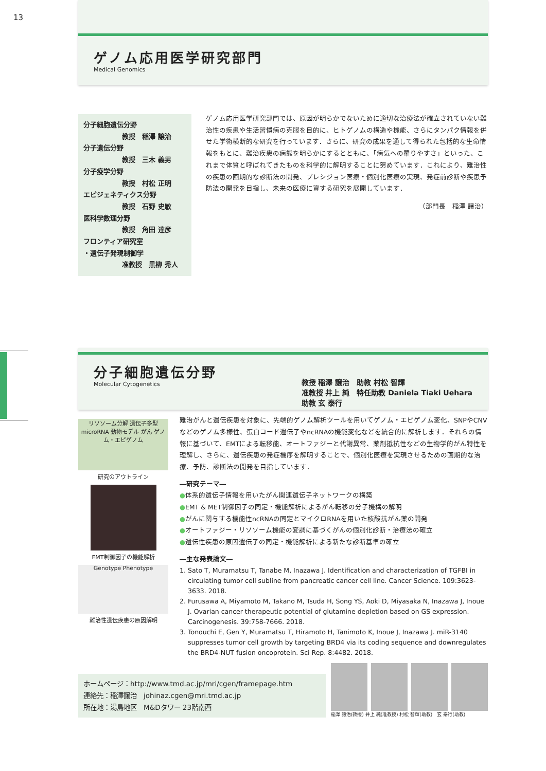13
ゲノム応用医学研究部門
Medical Genomics
分子細胞遺伝分野
教授　稲澤 譲治
分子遺伝分野
教授　三木 義男
分子疫学分野
教授　村松 正明
エピジェネティクス分野
教授　石野 史敏
医科学数理分野
教授　角田 達彦
フロンティア研究室
・遺伝子発現制御学
准教授　黒柳 秀人
ゲノム応用医学研究部門では、原因が明らかでないために適切な治療法が確立されていない難治性の疾患や生活習慣病の克服を目的に、ヒトゲノムの構造や機能、さらにタンパク情報を併せた学術横断的な研究を行っています．さらに、研究の成果を通して得られた包括的な生命情報をもとに、難治疾患の病態を明らかにするとともに、「病気への罹りやすさ」といった、これまで体質と呼ばれてきたものを科学的に解明することに努めています．これにより、難治性の疾患の画期的な診断法の開発、プレシジョン医療・個別化医療の実現、発症前診断や疾患予防法の開発を目指し、未来の医療に資する研究を展開しています．
（部門長　稲澤 譲治）
分子細胞遺伝分野
Molecular Cytogenetics
教授 稲澤 譲治　助教 村松 智輝
准教授 井上 純　特任助教 Daniela Tiaki Uehara
助教 玄 泰行
リソソーム分解 遺伝子多型 microRNA 動物モデル がん ゲノム・エピゲノム
研究のアウトライン
EMT制御因子の機能解析
Genotype Phenotype
難治性遺伝疾患の原因解明
難治がんと遺伝疾患を対象に、先端的ゲノム解析ツールを用いてゲノム・エピゲノム変化、SNPやCNVなどのゲノム多様性、蛋白コード遺伝子やncRNAの機能変化などを統合的に解析します．それらの情報に基づいて、EMTによる転移能、オートファジーと代謝異常、薬剤抵抗性などの生物学的がん特性を理解し、さらに、遺伝疾患の発症機序を解明することで、個別化医療を実現させるための画期的な治療、予防、診断法の開発を目指しています．
―研究テーマ―
●体系的遺伝子情報を用いたがん関連遺伝子ネットワークの構築
●EMT & MET制御因子の同定・機能解析によるがん転移の分子機構の解明
●がんに関与する機能性ncRNAの同定とマイクロRNAを用いた核酸抗がん薬の開発
●オートファジー・リソソーム機能の変調に基づくがんの個別化診断・治療法の確立
●遺伝性疾患の原因遺伝子の同定・機能解析による新たな診断基準の確立
―主な発表論文―
1. Sato T, Muramatsu T, Tanabe M, Inazawa J. Identification and characterization of TGFBI in circulating tumor cell subline from pancreatic cancer cell line. Cancer Science. 109:3623-3633. 2018.
2. Furusawa A, Miyamoto M, Takano M, Tsuda H, Song YS, Aoki D, Miyasaka N, Inazawa J, Inoue J. Ovarian cancer therapeutic potential of glutamine depletion based on GS expression. Carcinogenesis. 39:758-7666. 2018.
3. Tonouchi E, Gen Y, Muramatsu T, Hiramoto H, Tanimoto K, Inoue J, Inazawa J. miR-3140 suppresses tumor cell growth by targeting BRD4 via its coding sequence and downregulates the BRD4-NUT fusion oncoprotein. Sci Rep. 8:4482. 2018.
ホームページ：http://www.tmd.ac.jp/mri/cgen/framepage.htm
連絡先：稲澤譲治　johinaz.cgen@mri.tmd.ac.jp
所在地：湯島地区　M&Dタワー 23階南西
稲澤 譲治(教授) 井上 純(准教授) 村松 智輝(助教)　玄 泰行(助教)